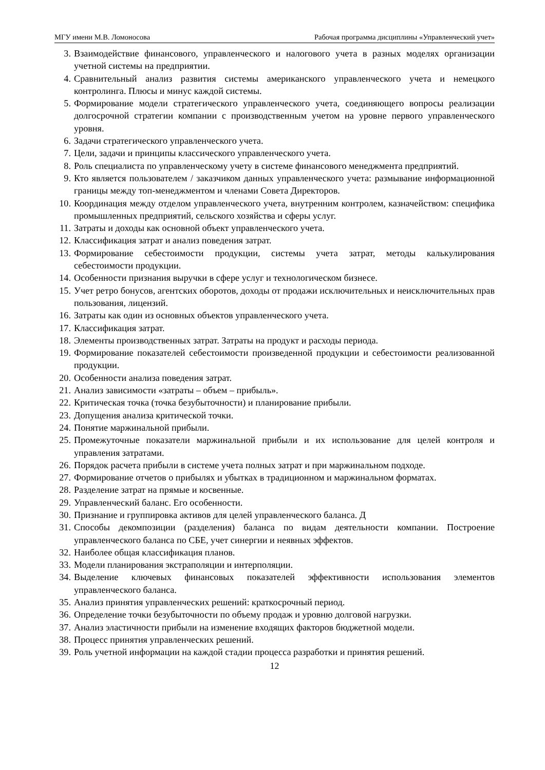МГУ имени М.В. Ломоносова Рабочая программа дисциплины «Управленческий учет»
3. Взаимодействие финансового, управленческого и налогового учета в разных моделях организации учетной системы на предприятии.
4. Сравнительный анализ развития системы американского управленческого учета и немецкого контролинга. Плюсы и минус каждой системы.
5. Формирование модели стратегического управленческого учета, соединяющего вопросы реализации долгосрочной стратегии компании с производственным учетом на уровне первого управленческого уровня.
6. Задачи стратегического управленческого учета.
7. Цели, задачи и принципы классического управленческого учета.
8. Роль специалиста по управленческому учету в системе финансового менеджмента предприятий.
9. Кто является пользователем / заказчиком данных управленческого учета: размывание информационной границы между топ-менеджментом и членами Совета Директоров.
10. Координация между отделом управленческого учета, внутренним контролем, казначейством: специфика промышленных предприятий, сельского хозяйства и сферы услуг.
11. Затраты и доходы как основной объект управленческого учета.
12. Классификация затрат и анализ поведения затрат.
13. Формирование себестоимости продукции, системы учета затрат, методы калькулирования себестоимости продукции.
14. Особенности признания выручки в сфере услуг и технологическом бизнесе.
15. Учет ретро бонусов, агентских оборотов, доходы от продажи исключительных и неисключительных прав пользования, лицензий.
16. Затраты как один из основных объектов управленческого учета.
17. Классификация затрат.
18. Элементы производственных затрат. Затраты на продукт и расходы периода.
19. Формирование показателей себестоимости произведенной продукции и себестоимости реализованной продукции.
20. Особенности анализа поведения затрат.
21. Анализ зависимости «затраты – объем – прибыль».
22. Критическая точка (точка безубыточности) и планирование прибыли.
23. Допущения анализа критической точки.
24. Понятие маржинальной прибыли.
25. Промежуточные показатели маржинальной прибыли и их использование для целей контроля и управления затратами.
26. Порядок расчета прибыли в системе учета полных затрат и при маржинальном подходе.
27. Формирование отчетов о прибылях и убытках в традиционном и маржинальном форматах.
28. Разделение затрат на прямые и косвенные.
29. Управленческий баланс. Его особенности.
30. Признание и группировка активов для целей управленческого баланса. Д
31. Способы декомпозиции (разделения) баланса по видам деятельности компании. Построение управленческого баланса по СБЕ, учет синергии и неявных эффектов.
32. Наиболее общая классификация планов.
33. Модели планирования экстраполяции и интерполяции.
34. Выделение ключевых финансовых показателей эффективности использования элементов управленческого баланса.
35. Анализ принятия управленческих решений: краткосрочный период.
36. Определение точки безубыточности по объему продаж и уровню долговой нагрузки.
37. Анализ эластичности прибыли на изменение входящих факторов бюджетной модели.
38. Процесс принятия управленческих решений.
39. Роль учетной информации на каждой стадии процесса разработки и принятия решений.
12